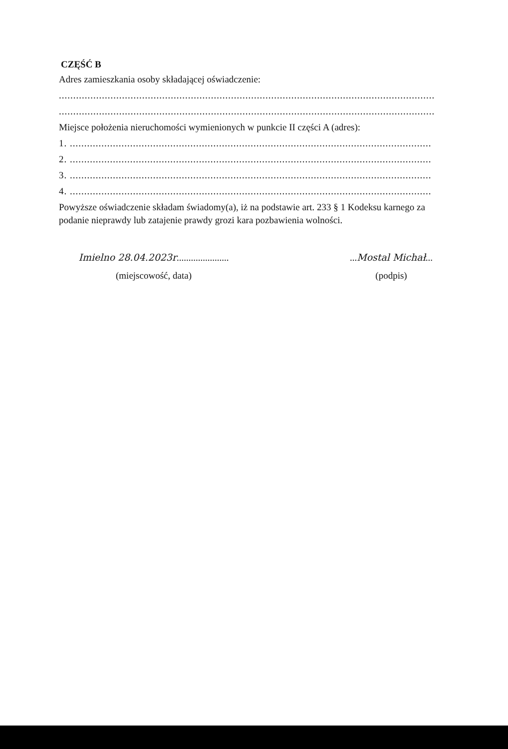CZĘŚĆ B
Adres zamieszkania osoby składającej oświadczenie:
...................................................................................................................................
...................................................................................................................................
Miejsce położenia nieruchomości wymienionych w punkcie II części A (adres):
1. ..............................................................................................................................
2. ..............................................................................................................................
3. ..............................................................................................................................
4. ..............................................................................................................................
Powyższe oświadczenie składam świadomy(a), iż na podstawie art. 233 § 1 Kodeksu karnego za podanie nieprawdy lub zatajenie prawdy grozi kara pozbawienia wolności.
Imielno 28.04.2023r......................
(miejscowość, data)
...Mostal Michał...
(podpis)